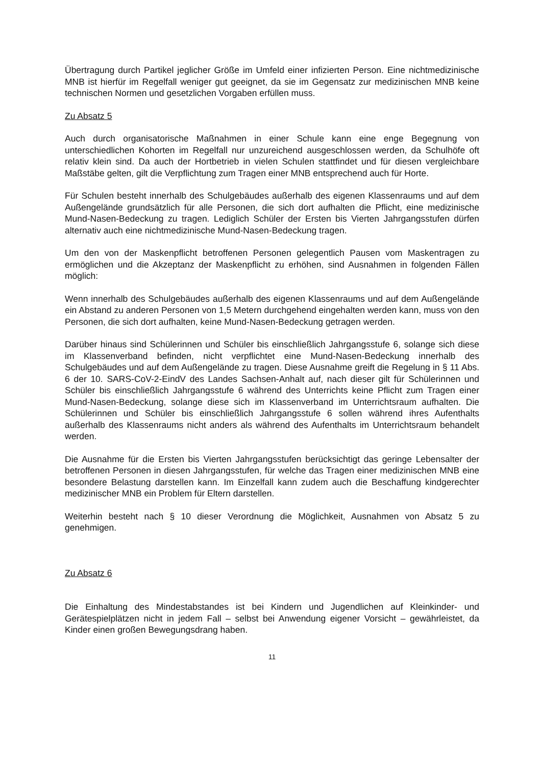Übertragung durch Partikel jeglicher Größe im Umfeld einer infizierten Person. Eine nichtmedizinische MNB ist hierfür im Regelfall weniger gut geeignet, da sie im Gegensatz zur medizinischen MNB keine technischen Normen und gesetzlichen Vorgaben erfüllen muss.
Zu Absatz 5
Auch durch organisatorische Maßnahmen in einer Schule kann eine enge Begegnung von unterschiedlichen Kohorten im Regelfall nur unzureichend ausgeschlossen werden, da Schulhöfe oft relativ klein sind. Da auch der Hortbetrieb in vielen Schulen stattfindet und für diesen vergleichbare Maßstäbe gelten, gilt die Verpflichtung zum Tragen einer MNB entsprechend auch für Horte.
Für Schulen besteht innerhalb des Schulgebäudes außerhalb des eigenen Klassenraums und auf dem Außengelände grundsätzlich für alle Personen, die sich dort aufhalten die Pflicht, eine medizinische Mund-Nasen-Bedeckung zu tragen. Lediglich Schüler der Ersten bis Vierten Jahrgangsstufen dürfen alternativ auch eine nichtmedizinische Mund-Nasen-Bedeckung tragen.
Um den von der Maskenpflicht betroffenen Personen gelegentlich Pausen vom Maskentragen zu ermöglichen und die Akzeptanz der Maskenpflicht zu erhöhen, sind Ausnahmen in folgenden Fällen möglich:
Wenn innerhalb des Schulgebäudes außerhalb des eigenen Klassenraums und auf dem Außengelände ein Abstand zu anderen Personen von 1,5 Metern durchgehend eingehalten werden kann, muss von den Personen, die sich dort aufhalten, keine Mund-Nasen-Bedeckung getragen werden.
Darüber hinaus sind Schülerinnen und Schüler bis einschließlich Jahrgangsstufe 6, solange sich diese im Klassenverband befinden, nicht verpflichtet eine Mund-Nasen-Bedeckung innerhalb des Schulgebäudes und auf dem Außengelände zu tragen. Diese Ausnahme greift die Regelung in § 11 Abs. 6 der 10. SARS-CoV-2-EindV des Landes Sachsen-Anhalt auf, nach dieser gilt für Schülerinnen und Schüler bis einschließlich Jahrgangsstufe 6 während des Unterrichts keine Pflicht zum Tragen einer Mund-Nasen-Bedeckung, solange diese sich im Klassenverband im Unterrichtsraum aufhalten. Die Schülerinnen und Schüler bis einschließlich Jahrgangsstufe 6 sollen während ihres Aufenthalts außerhalb des Klassenraums nicht anders als während des Aufenthalts im Unterrichtsraum behandelt werden.
Die Ausnahme für die Ersten bis Vierten Jahrgangsstufen berücksichtigt das geringe Lebensalter der betroffenen Personen in diesen Jahrgangsstufen, für welche das Tragen einer medizinischen MNB eine besondere Belastung darstellen kann. Im Einzelfall kann zudem auch die Beschaffung kindgerechter medizinischer MNB ein Problem für Eltern darstellen.
Weiterhin besteht nach § 10 dieser Verordnung die Möglichkeit, Ausnahmen von Absatz 5 zu genehmigen.
Zu Absatz 6
Die Einhaltung des Mindestabstandes ist bei Kindern und Jugendlichen auf Kleinkinder- und Gerätespielplätzen nicht in jedem Fall – selbst bei Anwendung eigener Vorsicht – gewährleistet, da Kinder einen großen Bewegungsdrang haben.
11